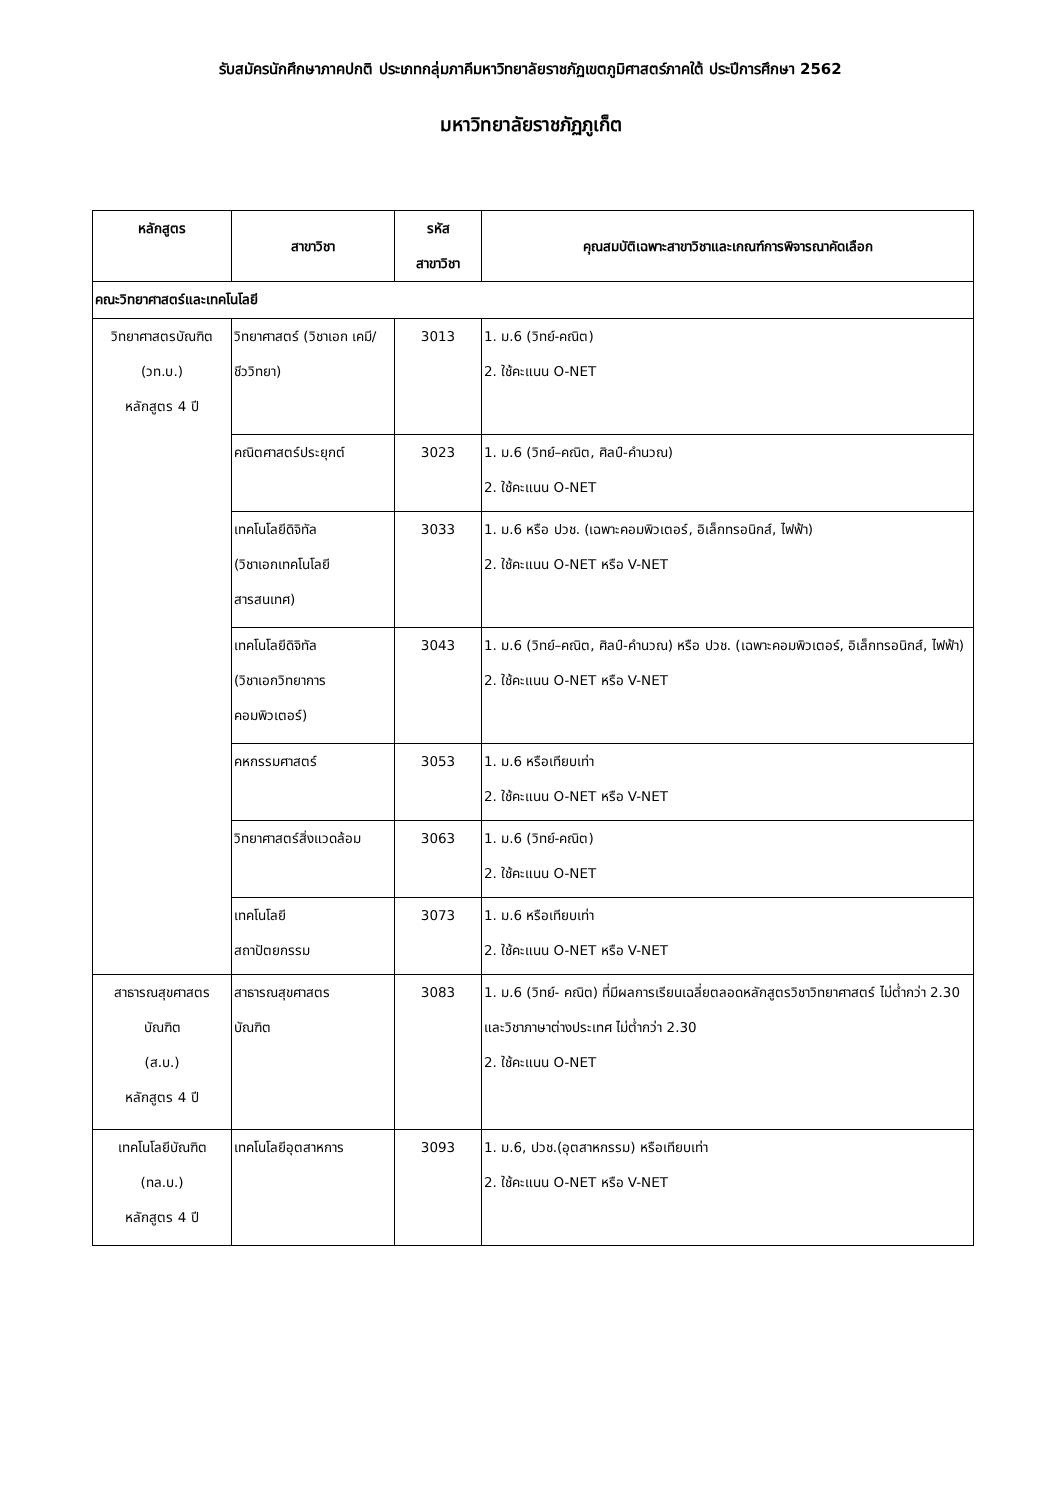รับสมัครนักศึกษาภาคปกติ ประเภทกลุ่มภาคีมหาวิทยาลัยราชภัฏเขตภูมิศาสตร์ภาคใต้ ประปีการศึกษา 2562
มหาวิทยาลัยราชภัฏภูเก็ต
| หลักสูตร | สาขาวิชา | รหัส สาขาวิชา | คุณสมบัติเฉพาะสาขาวิชาและเกณฑ์การพิจารณาคัดเลือก |
| --- | --- | --- | --- |
| คณะวิทยาศาสตร์และเทคโนโลยี | | | |
| วิทยาศาสตรบัณฑิต (วท.บ.) หลักสูตร 4 ปี | วิทยาศาสตร์ (วิชาเอก เคมี/ ชีววิทยา) | 3013 | 1. ม.6 (วิทย์-คณิต) 2. ใช้คะแนน O-NET |
| | คณิตศาสตร์ประยุกต์ | 3023 | 1. ม.6 (วิทย์–คณิต, ศิลป์-คำนวณ) 2. ใช้คะแนน O-NET |
| | เทคโนโลยีดิจิทัล (วิชาเอกเทคโนโลยี สารสนเทศ) | 3033 | 1. ม.6 หรือ ปวช. (เฉพาะคอมพิวเตอร์, อิเล็กทรอนิกส์, ไฟฟ้า) 2. ใช้คะแนน O-NET หรือ V-NET |
| | เทคโนโลยีดิจิทัล (วิชาเอกวิทยาการ คอมพิวเตอร์) | 3043 | 1. ม.6 (วิทย์–คณิต, ศิลป์-คำนวณ) หรือ ปวช. (เฉพาะคอมพิวเตอร์, อิเล็กทรอนิกส์, ไฟฟ้า) 2. ใช้คะแนน O-NET หรือ V-NET |
| | คหกรรมศาสตร์ | 3053 | 1. ม.6 หรือเทียบเท่า 2. ใช้คะแนน O-NET หรือ V-NET |
| | วิทยาศาสตร์สิ่งแวดล้อม | 3063 | 1. ม.6 (วิทย์-คณิต) 2. ใช้คะแนน O-NET |
| | เทคโนโลยี สถาปัตยกรรม | 3073 | 1. ม.6 หรือเทียบเท่า 2. ใช้คะแนน O-NET หรือ V-NET |
| สาธารณสุขศาสตร บัณฑิต (ส.บ.) หลักสูตร 4 ปี | สาธารณสุขศาสตร บัณฑิต | 3083 | 1. ม.6 (วิทย์- คณิต) ที่มีผลการเรียนเฉลี่ยตลอดหลักสูตรวิชาวิทยาศาสตร์ ไม่ต่ำกว่า 2.30 และวิชาภาษาต่างประเทศ ไม่ต่ำกว่า 2.30 2. ใช้คะแนน O-NET |
| เทคโนโลยีบัณฑิต (ทล.บ.) หลักสูตร 4 ปี | เทคโนโลยีอุตสาหการ | 3093 | 1. ม.6, ปวช.(อุตสาหกรรม) หรือเทียบเท่า 2. ใช้คะแนน O-NET หรือ V-NET |